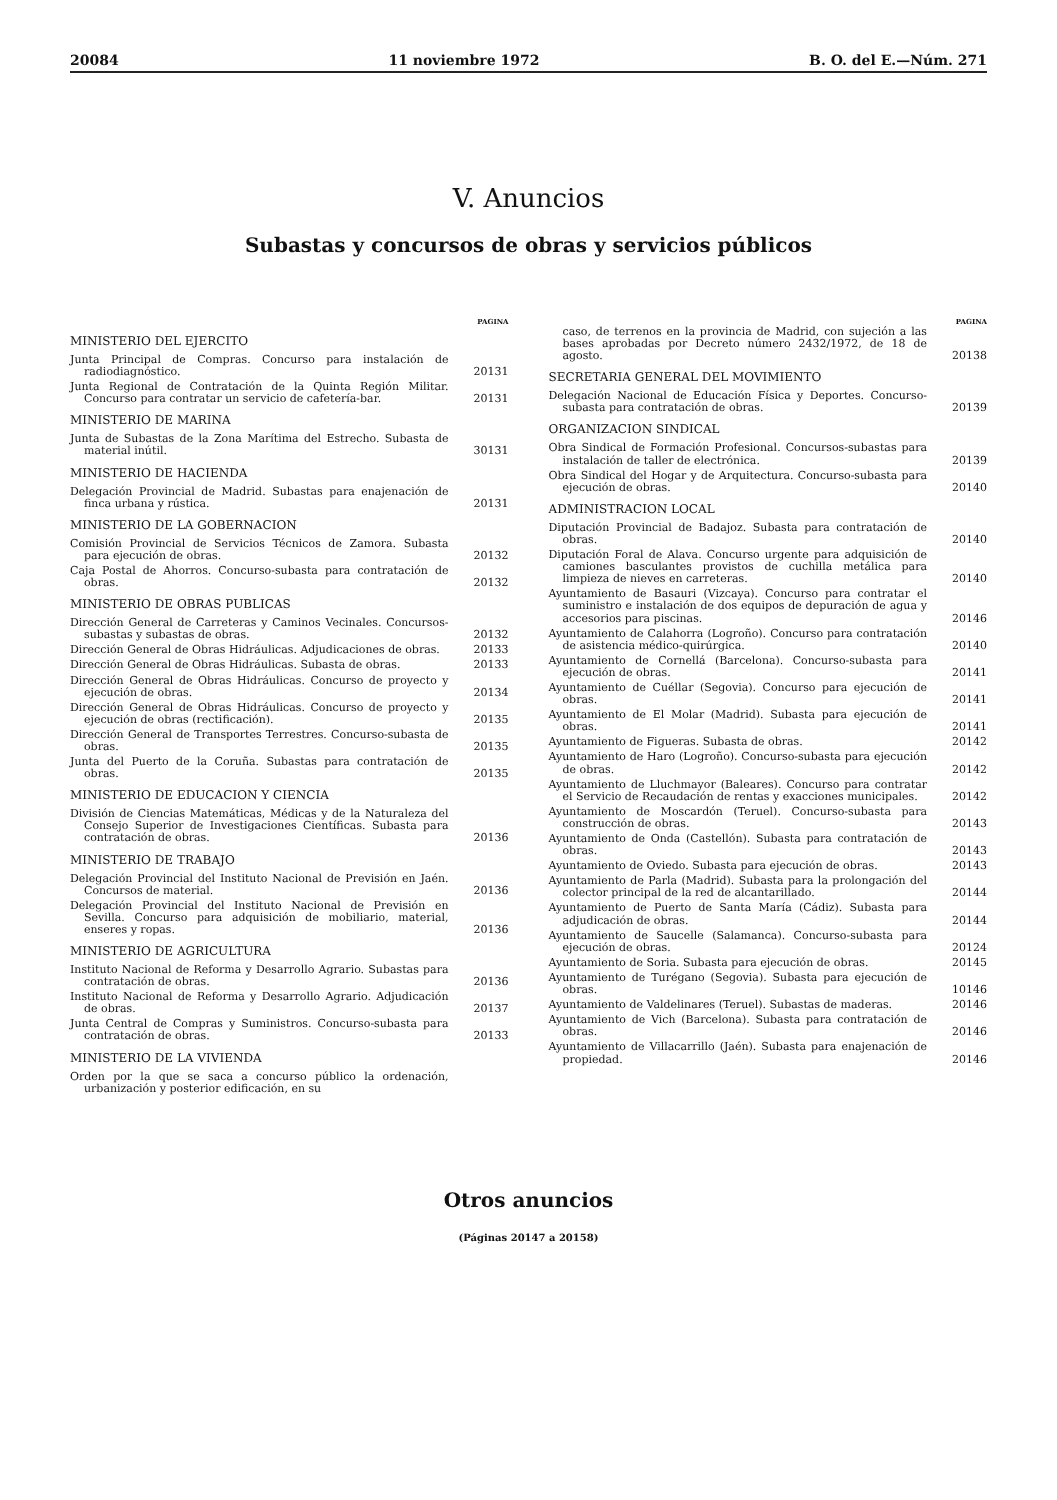20084 11 noviembre 1972 B. O. del E.—Núm. 271
V. Anuncios
Subastas y concursos de obras y servicios públicos
PAGINA
MINISTERIO DEL EJERCITO
Junta Principal de Compras. Concurso para instalación de radiodiagnóstico. 20131
Junta Regional de Contratación de la Quinta Región Militar. Concurso para contratar un servicio de cafetería-bar. 20131
MINISTERIO DE MARINA
Junta de Subastas de la Zona Marítima del Estrecho. Subasta de material inútil. 30131
MINISTERIO DE HACIENDA
Delegación Provincial de Madrid. Subastas para enajenación de finca urbana y rústica. 20131
MINISTERIO DE LA GOBERNACION
Comisión Provincial de Servicios Técnicos de Zamora. Subasta para ejecución de obras. 20132
Caja Postal de Ahorros. Concurso-subasta para contratación de obras. 20132
MINISTERIO DE OBRAS PUBLICAS
Dirección General de Carreteras y Caminos Vecinales. Concursos-subastas y subastas de obras. 20132
Dirección General de Obras Hidráulicas. Adjudicaciones de obras. 20133
Dirección General de Obras Hidráulicas. Subasta de obras. 20133
Dirección General de Obras Hidráulicas. Concurso de proyecto y ejecución de obras. 20134
Dirección General de Obras Hidráulicas. Concurso de proyecto y ejecución de obras (rectificación). 20135
Dirección General de Transportes Terrestres. Concurso-subasta de obras. 20135
Junta del Puerto de la Coruña. Subastas para contratación de obras. 20135
MINISTERIO DE EDUCACION Y CIENCIA
División de Ciencias Matemáticas, Médicas y de la Naturaleza del Consejo Superior de Investigaciones Científicas. Subasta para contratación de obras. 20136
MINISTERIO DE TRABAJO
Delegación Provincial del Instituto Nacional de Previsión en Jaén. Concursos de material. 20136
Delegación Provincial del Instituto Nacional de Previsión en Sevilla. Concurso para adquisición de mobiliario, material, enseres y ropas. 20136
MINISTERIO DE AGRICULTURA
Instituto Nacional de Reforma y Desarrollo Agrario. Subastas para contratación de obras. 20136
Instituto Nacional de Reforma y Desarrollo Agrario. Adjudicación de obras. 20137
Junta Central de Compras y Suministros. Concurso-subasta para contratación de obras. 20133
MINISTERIO DE LA VIVIENDA
Orden por la que se saca a concurso público la ordenación, urbanización y posterior edificación, en su
PAGINA
caso, de terrenos en la provincia de Madrid, con sujeción a las bases aprobadas por Decreto número 2432/1972, de 18 de agosto. 20138
SECRETARIA GENERAL DEL MOVIMIENTO
Delegación Nacional de Educación Física y Deportes. Concurso-subasta para contratación de obras. 20139
ORGANIZACION SINDICAL
Obra Sindical de Formación Profesional. Concursos-subastas para instalación de taller de electrónica. 20139
Obra Sindical del Hogar y de Arquitectura. Concurso-subasta para ejecución de obras. 20140
ADMINISTRACION LOCAL
Diputación Provincial de Badajoz. Subasta para contratación de obras. 20140
Diputación Foral de Alava. Concurso urgente para adquisición de camiones basculantes provistos de cuchilla metálica para limpieza de nieves en carreteras. 20140
Ayuntamiento de Basauri (Vizcaya). Concurso para contratar el suministro e instalación de dos equipos de depuración de agua y accesorios para piscinas. 20146
Ayuntamiento de Calahorra (Logroño). Concurso para contratación de asistencia médico-quirúrgica. 20140
Ayuntamiento de Cornellá (Barcelona). Concurso-subasta para ejecución de obras. 20141
Ayuntamiento de Cuéllar (Segovia). Concurso para ejecución de obras. 20141
Ayuntamiento de El Molar (Madrid). Subasta para ejecución de obras. 20141
Ayuntamiento de Figueras. Subasta de obras. 20142
Ayuntamiento de Haro (Logroño). Concurso-subasta para ejecución de obras. 20142
Ayuntamiento de Lluchmayor (Baleares). Concurso para contratar el Servicio de Recaudación de rentas y exacciones municipales. 20142
Ayuntamiento de Moscardón (Teruel). Concurso-subasta para construcción de obras. 20143
Ayuntamiento de Onda (Castellón). Subasta para contratación de obras. 20143
Ayuntamiento de Oviedo. Subasta para ejecución de obras. 20143
Ayuntamiento de Parla (Madrid). Subasta para la prolongación del colector principal de la red de alcantarillado. 20144
Ayuntamiento de Puerto de Santa María (Cádiz). Subasta para adjudicación de obras. 20144
Ayuntamiento de Saucelle (Salamanca). Concurso-subasta para ejecución de obras. 20124
Ayuntamiento de Soria. Subasta para ejecución de obras. 20145
Ayuntamiento de Turégano (Segovia). Subasta para ejecución de obras. 10146
Ayuntamiento de Valdelinares (Teruel). Subastas de maderas. 20146
Ayuntamiento de Vich (Barcelona). Subasta para contratación de obras. 20146
Ayuntamiento de Villacarrillo (Jaén). Subasta para enajenación de propiedad. 20146
Otros anuncios
(Páginas 20147 a 20158)